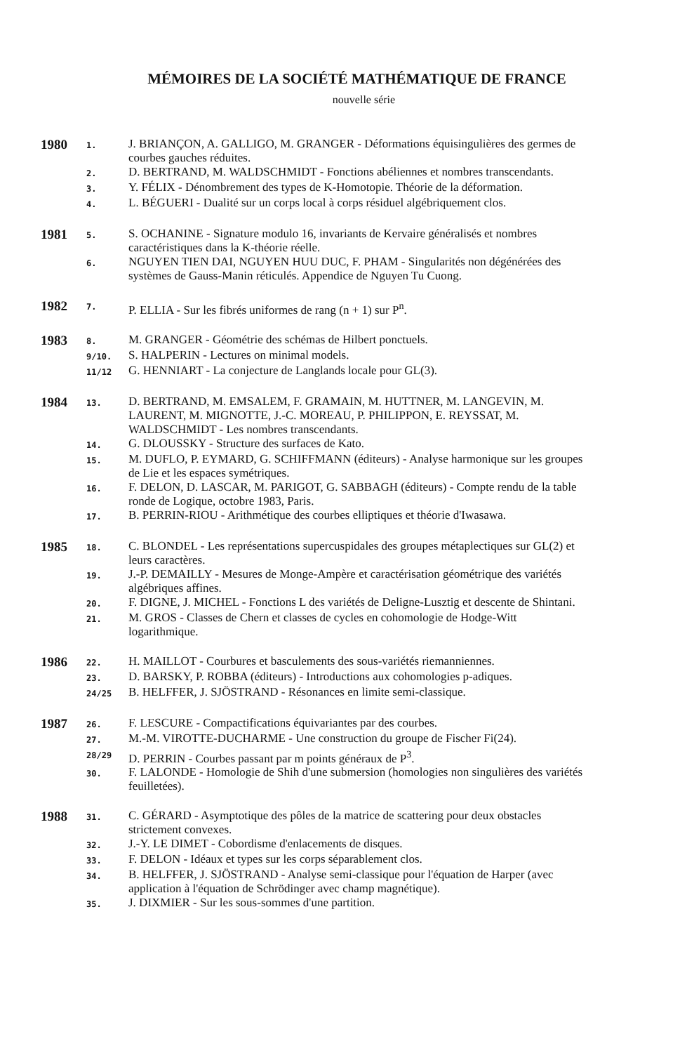MÉMOIRES DE LA SOCIÉTÉ MATHÉMATIQUE DE FRANCE
nouvelle série
1980
1.
J. BRIANÇON, A. GALLIGO, M. GRANGER - Déformations équisingulières des germes de courbes gauches réduites.
2.
D. BERTRAND, M. WALDSCHMIDT - Fonctions abéliennes et nombres transcendants.
3.
Y. FÉLIX - Dénombrement des types de K-Homotopie. Théorie de la déformation.
4.
L. BÉGUERI - Dualité sur un corps local à corps résiduel algébriquement clos.
1981
5.
S. OCHANINE - Signature modulo 16, invariants de Kervaire généralisés et nombres caractéristiques dans la K-théorie réelle.
6.
NGUYEN TIEN DAI, NGUYEN HUU DUC, F. PHAM - Singularités non dégénérées des systèmes de Gauss-Manin réticulés. Appendice de Nguyen Tu Cuong.
1982
7.
P. ELLIA - Sur les fibrés uniformes de rang (n + 1) sur P<sup>n</sup>.
1983
8.
M. GRANGER - Géométrie des schémas de Hilbert ponctuels.
9/10.
S. HALPERIN - Lectures on minimal models.
11/12
G. HENNIART - La conjecture de Langlands locale pour GL(3).
1984
13.
D. BERTRAND, M. EMSALEM, F. GRAMAIN, M. HUTTNER, M. LANGEVIN, M. LAURENT, M. MIGNOTTE, J.-C. MOREAU, P. PHILIPPON, E. REYSSAT, M. WALDSCHMIDT - Les nombres transcendants.
14.
G. DLOUSSKY - Structure des surfaces de Kato.
15.
M. DUFLO, P. EYMARD, G. SCHIFFMANN (éditeurs) - Analyse harmonique sur les groupes de Lie et les espaces symétriques.
16.
F. DELON, D. LASCAR, M. PARIGOT, G. SABBAGH (éditeurs) - Compte rendu de la table ronde de Logique, octobre 1983, Paris.
17.
B. PERRIN-RIOU - Arithmétique des courbes elliptiques et théorie d'Iwasawa.
1985
18.
C. BLONDEL - Les représentations supercuspidales des groupes métaplectiques sur GL(2) et leurs caractères.
19.
J.-P. DEMAILLY - Mesures de Monge-Ampère et caractérisation géométrique des variétés algébriques affines.
20.
F. DIGNE, J. MICHEL - Fonctions L des variétés de Deligne-Lusztig et descente de Shintani.
21.
M. GROS - Classes de Chern et classes de cycles en cohomologie de Hodge-Witt logarithmique.
1986
22.
H. MAILLOT - Courbures et basculements des sous-variétés riemanniennes.
23.
D. BARSKY, P. ROBBA (éditeurs) - Introductions aux cohomologies p-adiques.
24/25
B. HELFFER, J. SJÖSTRAND - Résonances en limite semi-classique.
1987
26.
F. LESCURE - Compactifications équivariantes par des courbes.
27.
M.-M. VIROTTE-DUCHARME - Une construction du groupe de Fischer Fi(24).
28/29
D. PERRIN - Courbes passant par m points généraux de P<sup>3</sup>.
30.
F. LALONDE - Homologie de Shih d'une submersion (homologies non singulières des variétés feuilletées).
1988
31.
C. GÉRARD - Asymptotique des pôles de la matrice de scattering pour deux obstacles strictement convexes.
32.
J.-Y. LE DIMET - Cobordisme d'enlacements de disques.
33.
F. DELON - Idéaux et types sur les corps séparablement clos.
34.
B. HELFFER, J. SJÖSTRAND - Analyse semi-classique pour l'équation de Harper (avec application à l'équation de Schrödinger avec champ magnétique).
35.
J. DIXMIER - Sur les sous-sommes d'une partition.